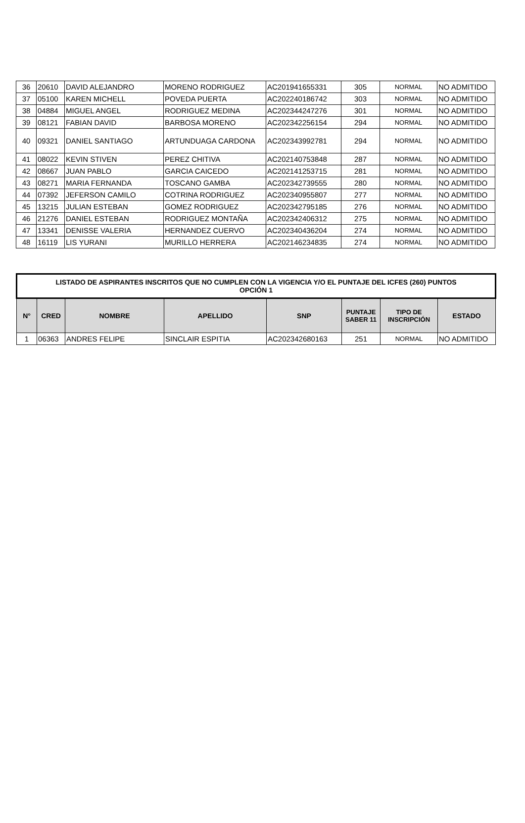| 36 | 20610 | DAVID ALEJANDRO | MORENO RODRIGUEZ | AC201941655331 | 305 | NORMAL | NO ADMITIDO |
| 37 | 05100 | KAREN MICHELL | POVEDA PUERTA | AC202240186742 | 303 | NORMAL | NO ADMITIDO |
| 38 | 04884 | MIGUEL ANGEL | RODRIGUEZ MEDINA | AC202344247276 | 301 | NORMAL | NO ADMITIDO |
| 39 | 08121 | FABIAN DAVID | BARBOSA MORENO | AC202342256154 | 294 | NORMAL | NO ADMITIDO |
| 40 | 09321 | DANIEL SANTIAGO | ARTUNDUAGA CARDONA | AC202343992781 | 294 | NORMAL | NO ADMITIDO |
| 41 | 08022 | KEVIN STIVEN | PEREZ CHITIVA | AC202140753848 | 287 | NORMAL | NO ADMITIDO |
| 42 | 08667 | JUAN PABLO | GARCIA CAICEDO | AC202141253715 | 281 | NORMAL | NO ADMITIDO |
| 43 | 08271 | MARIA FERNANDA | TOSCANO GAMBA | AC202342739555 | 280 | NORMAL | NO ADMITIDO |
| 44 | 07392 | JEFERSON CAMILO | COTRINA RODRIGUEZ | AC202340955807 | 277 | NORMAL | NO ADMITIDO |
| 45 | 13215 | JULIAN ESTEBAN | GOMEZ RODRIGUEZ | AC202342795185 | 276 | NORMAL | NO ADMITIDO |
| 46 | 21276 | DANIEL ESTEBAN | RODRIGUEZ MONTAÑA | AC202342406312 | 275 | NORMAL | NO ADMITIDO |
| 47 | 13341 | DENISSE VALERIA | HERNANDEZ CUERVO | AC202340436204 | 274 | NORMAL | NO ADMITIDO |
| 48 | 16119 | LIS YURANI | MURILLO HERRERA | AC202146234835 | 274 | NORMAL | NO ADMITIDO |
| LISTADO DE ASPIRANTES INSCRITOS QUE NO CUMPLEN CON LA VIGENCIA Y/O EL PUNTAJE DEL ICFES (260) PUNTOS OPCIÓN 1 | | | | | | | |
| N° | CRED | NOMBRE | APELLIDO | SNP | PUNTAJE SABER 11 | TIPO DE INSCRIPCIÓN | ESTADO |
| 1 | 06363 | ANDRES FELIPE | SINCLAIR ESPITIA | AC202342680163 | 251 | NORMAL | NO ADMITIDO |